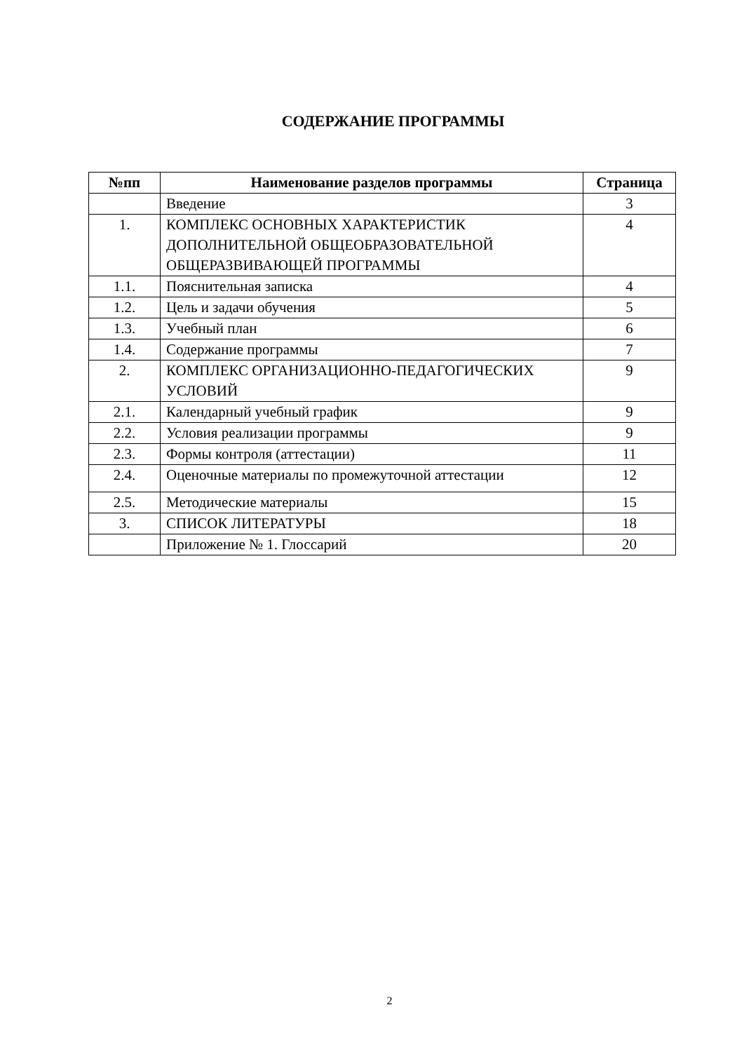СОДЕРЖАНИЕ ПРОГРАММЫ
| №пп | Наименование разделов программы | Страница |
| --- | --- | --- |
| | Введение | 3 |
| 1. | КОМПЛЕКС ОСНОВНЫХ ХАРАКТЕРИСТИК ДОПОЛНИТЕЛЬНОЙ ОБЩЕОБРАЗОВАТЕЛЬНОЙ ОБЩЕРАЗВИВАЮЩЕЙ ПРОГРАММЫ | 4 |
| 1.1. | Пояснительная записка | 4 |
| 1.2. | Цель и задачи обучения | 5 |
| 1.3. | Учебный план | 6 |
| 1.4. | Содержание программы | 7 |
| 2. | КОМПЛЕКС ОРГАНИЗАЦИОННО-ПЕДАГОГИЧЕСКИХ УСЛОВИЙ | 9 |
| 2.1. | Календарный учебный график | 9 |
| 2.2. | Условия реализации программы | 9 |
| 2.3. | Формы контроля (аттестации) | 11 |
| 2.4. | Оценочные материалы по промежуточной аттестации | 12 |
| 2.5. | Методические материалы | 15 |
| 3. | СПИСОК ЛИТЕРАТУРЫ | 18 |
| | Приложение № 1. Глоссарий | 20 |
2